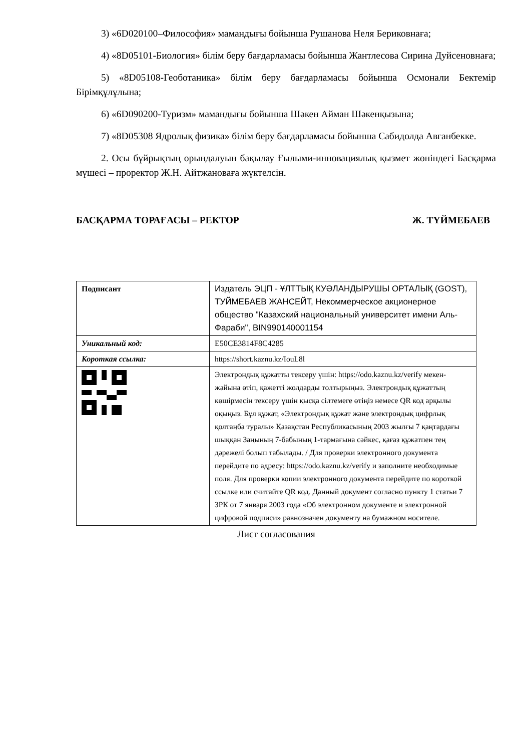3) «6D020100–Философия» мамандығы бойынша Рушанова Неля Бериковнаға;
4) «8D05101-Биология» білім беру бағдарламасы бойынша Жантлесова Сирина Дуйсеновнаға;
5) «8D05108-Геоботаника» білім беру бағдарламасы бойынша Осмонали Бектемір Бірімқұлұлына;
6) «6D090200-Туризм» мамандығы бойынша Шәкен Айман Шәкенқызына;
7) «8D05308 Ядролық физика» білім беру бағдарламасы бойынша Сабидолда Авганбекке.
2. Осы бұйрықтың орындалуын бақылау Ғылыми-инновациялық қызмет жөніндегі Басқарма мүшесі – проректор Ж.Н. Айтжановаға жүктелсін.
БАСҚАРМА ТӨРАҒАСЫ – РЕКТОР Ж. ТҮЙМЕБАЕВ
| Подписант | Издатель ЭЦП - ҰЛТТЫҚ КУӘЛАНДЫРУШЫ ОРТАЛЫҚ (GOST), ТУЙМЕБАЕВ ЖАНСЕЙТ, Некоммерческое акционерное общество "Казахский национальный университет имени Аль-Фараби", BIN990140001154 |
| Уникальный код: | E50CE3814F8C4285 |
| Короткая ссылка: | https://short.kaznu.kz/IouL8l |
| | Электрондық құжатты тексеру үшін: https://odo.kaznu.kz/verify мекен-жайына өтіп, қажетті жолдарды толтырыңыз. Электрондық құжаттың көшірмесін тексеру үшін қысқа сілтемеге өтіңіз немесе QR код арқылы оқыңыз. Бұл құжат, «Электрондық құжат және электрондық цифрлық қолтаңба туралы» Қазақстан Республикасының 2003 жылғы 7 қаңтардағы шыққан Заңының 7-бабының 1-тармағына сәйкес, қағаз құжатпен тең дәрежелі болып табылады. / Для проверки электронного документа перейдите по адресу: https://odo.kaznu.kz/verify и заполните необходимые поля. Для проверки копии электронного документа перейдите по короткой ссылке или считайте QR код. Данный документ согласно пункту 1 статьи 7 ЗРК от 7 января 2003 года «Об электронном документе и электронной цифровой подписи» равнозначен документу на бумажном носителе. |
Лист согласования